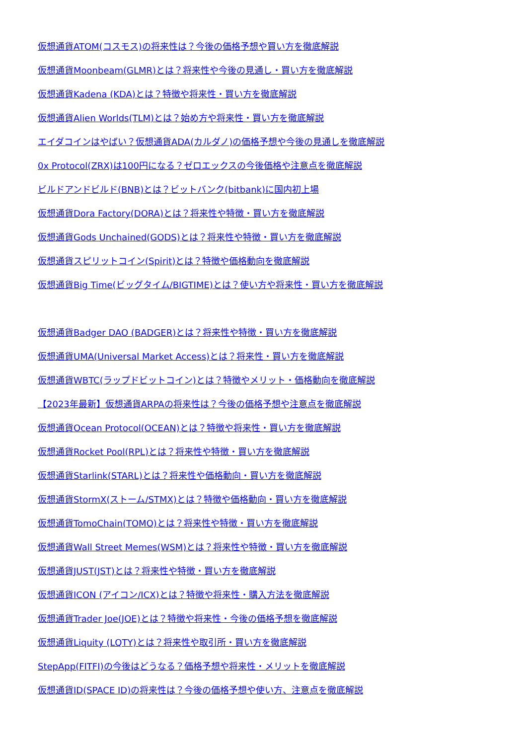仮想通貨ATOM(コスモス)の将来性は？今後の価格予想や買い方を徹底解説
仮想通貨Moonbeam(GLMR)とは？将来性や今後の見通し・買い方を徹底解説
仮想通貨Kadena (KDA)とは？特徴や将来性・買い方を徹底解説
仮想通貨Alien Worlds(TLM)とは？始め方や将来性・買い方を徹底解説
エイダコインはやばい？仮想通貨ADA(カルダノ)の価格予想や今後の見通しを徹底解説
0x Protocol(ZRX)は100円になる？ゼロエックスの今後価格や注意点を徹底解説
ビルドアンドビルド(BNB)とは？ビットバンク(bitbank)に国内初上場
仮想通貨Dora Factory(DORA)とは？将来性や特徴・買い方を徹底解説
仮想通貨Gods Unchained(GODS)とは？将来性や特徴・買い方を徹底解説
仮想通貨スピリットコイン(Spirit)とは？特徴や価格動向を徹底解説
仮想通貨Big Time(ビッグタイム/BIGTIME)とは？使い方や将来性・買い方を徹底解説
仮想通貨Badger DAO (BADGER)とは？将来性や特徴・買い方を徹底解説
仮想通貨UMA(Universal Market Access)とは？将来性・買い方を徹底解説
仮想通貨WBTC(ラップドビットコイン)とは？特徴やメリット・価格動向を徹底解説
【2023年最新】仮想通貨ARPAの将来性は？今後の価格予想や注意点を徹底解説
仮想通貨Ocean Protocol(OCEAN)とは？特徴や将来性・買い方を徹底解説
仮想通貨Rocket Pool(RPL)とは？将来性や特徴・買い方を徹底解説
仮想通貨Starlink(STARL)とは？将来性や価格動向・買い方を徹底解説
仮想通貨StormX(ストーム/STMX)とは？特徴や価格動向・買い方を徹底解説
仮想通貨TomoChain(TOMO)とは？将来性や特徴・買い方を徹底解説
仮想通貨Wall Street Memes(WSM)とは？将来性や特徴・買い方を徹底解説
仮想通貨JUST(JST)とは？将来性や特徴・買い方を徹底解説
仮想通貨ICON (アイコン/ICX)とは？特徴や将来性・購入方法を徹底解説
仮想通貨Trader Joe(JOE)とは？特徴や将来性・今後の価格予想を徹底解説
仮想通貨Liquity (LQTY)とは？将来性や取引所・買い方を徹底解説
StepApp(FITFI)の今後はどうなる？価格予想や将来性・メリットを徹底解説
仮想通貨ID(SPACE ID)の将来性は？今後の価格予想や使い方、注意点を徹底解説